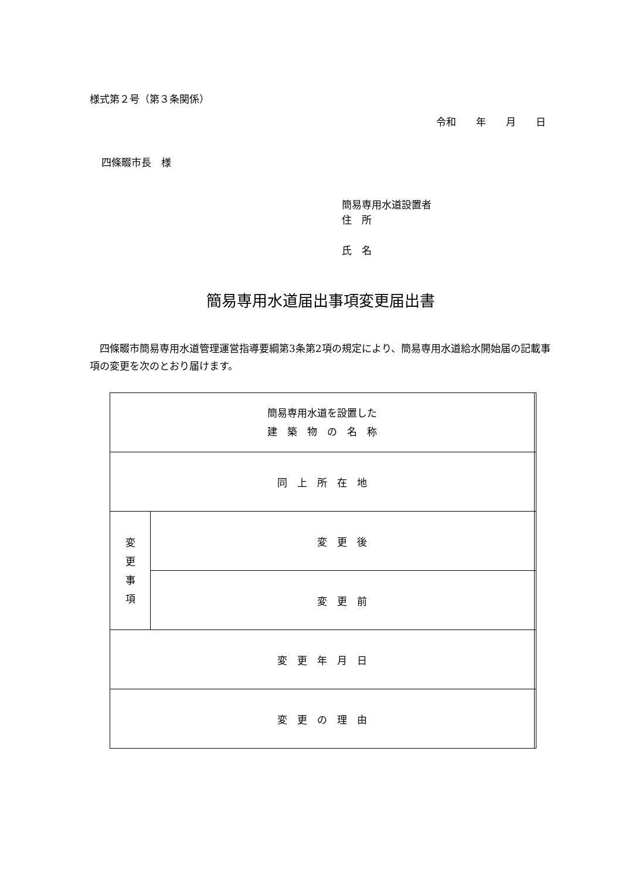様式第２号（第３条関係）
令和　　年　　月　　日
四條畷市長　様
簡易専用水道設置者
住　所
氏　名
簡易専用水道届出事項変更届出書
四條畷市簡易専用水道管理運営指導要綱第3条第2項の規定により、簡易専用水道給水開始届の記載事項の変更を次のとおり届けます。
| 簡易専用水道を設置した 建 築 物 の 名 称 | | |
| 同 上 所 在 地 | | |
| 変 更 事 項 | 変 更 後 | |
| | 変 更 前 | |
| 変 更 年 月 日 | | |
| 変 更 の 理 由 | | |